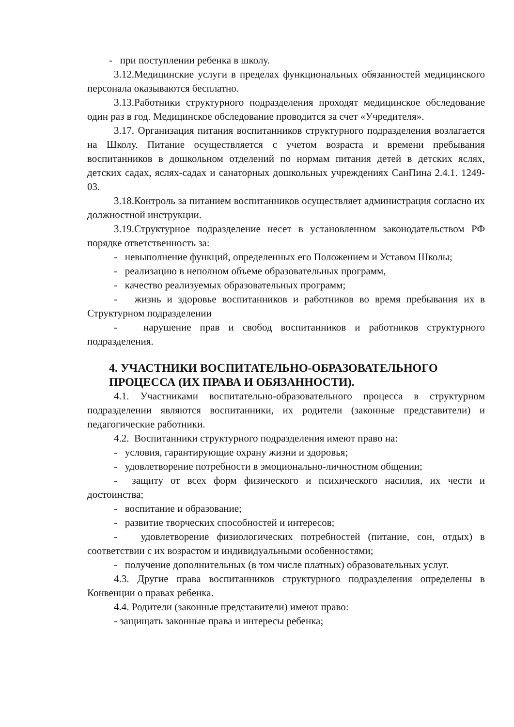- при поступлении ребенка в школу.
3.12.Медицинские услуги в пределах функциональных обязанностей медицинского персонала оказываются бесплатно.
3.13.Работники структурного подразделения проходят медицинское обследование один раз в год. Медицинское обследование проводится за счет «Учредителя».
3.17. Организация питания воспитанников структурного подразделения возлагается на Школу. Питание осуществляется с учетом возраста и времени пребывания воспитанников в дошкольном отделений по нормам питания детей в детских яслях, детских садах, яслях-садах и санаторных дошкольных учреждениях СанПина 2.4.1. 1249-03.
3.18.Контроль за питанием воспитанников осуществляет администрация согласно их должностной инструкции.
3.19.Структурное подразделение несет в установленном законодательством РФ порядке ответственность за:
- невыполнение функций, определенных его Положением и Уставом Школы;
- реализацию в неполном объеме образовательных программ,
- качество реализуемых образовательных программ;
- жизнь и здоровье воспитанников и работников во время пребывания их в Структурном подразделении
- нарушение прав и свобод воспитанников и работников структурного подразделения.
4. УЧАСТНИКИ ВОСПИТАТЕЛЬНО-ОБРАЗОВАТЕЛЬНОГО ПРОЦЕССА (ИХ ПРАВА И ОБЯЗАННОСТИ).
4.1. Участниками воспитательно-образовательного процесса в структурном подразделении являются воспитанники, их родители (законные представители) и педагогические работники.
4.2. Воспитанники структурного подразделения имеют право на:
- условия, гарантирующие охрану жизни и здоровья;
- удовлетворение потребности в эмоционально-личностном общении;
- защиту от всех форм физического и психического насилия, их чести и достоинства;
- воспитание и образование;
- развитие творческих способностей и интересов;
- удовлетворение физиологических потребностей (питание, сон, отдых) в соответствии с их возрастом и индивидуальными особенностями;
- получение дополнительных (в том числе платных) образовательных услуг.
4.3. Другие права воспитанников структурного подразделения определены в Конвенции о правах ребенка.
4.4. Родители (законные представители) имеют право:
- защищать законные права и интересы ребенка;